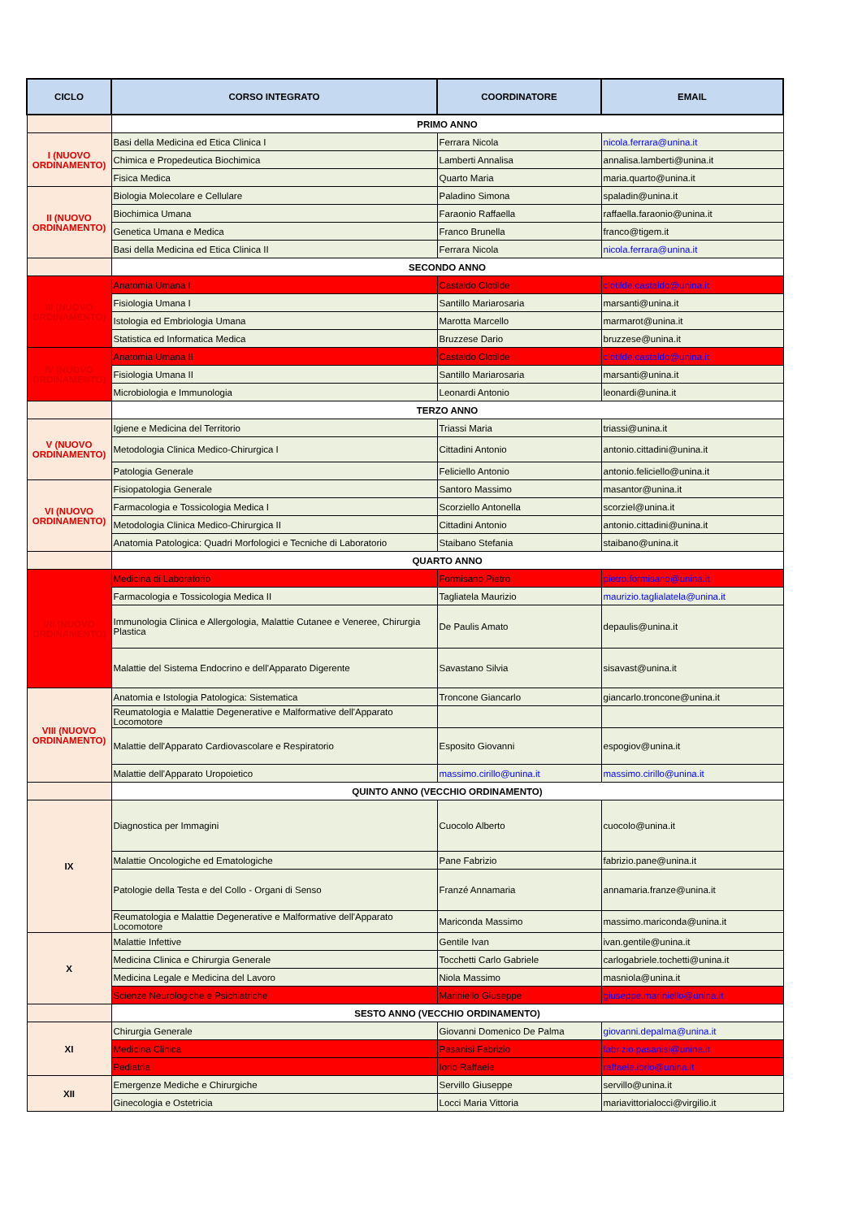| CICLO | CORSO INTEGRATO | COORDINATORE | EMAIL |
| --- | --- | --- | --- |
| | PRIMO ANNO | | |
| I (NUOVO ORDINAMENTO) | Basi della Medicina ed Etica Clinica I | Ferrara Nicola | nicola.ferrara@unina.it |
| | Chimica e Propedeutica Biochimica | Lamberti Annalisa | annalisa.lamberti@unina.it |
| | Fisica Medica | Quarto Maria | maria.quarto@unina.it |
| II (NUOVO ORDINAMENTO) | Biologia Molecolare e Cellulare | Paladino Simona | spaladin@unina.it |
| | Biochimica Umana | Faraonio Raffaella | raffaella.faraonio@unina.it |
| | Genetica Umana e Medica | Franco Brunella | franco@tigem.it |
| | Basi della Medicina ed Etica Clinica II | Ferrara Nicola | nicola.ferrara@unina.it |
| | SECONDO ANNO | | |
| III (NUOVO ORDINAMENTO) | Anatomia Umana I | Castaldo Clotilde | clotilde.castaldo@unina.it |
| | Fisiologia Umana I | Santillo Mariarosaria | marsanti@unina.it |
| | Istologia ed Embriologia Umana | Marotta Marcello | marmarot@unina.it |
| | Statistica ed Informatica Medica | Bruzzese Dario | bruzzese@unina.it |
| IV (NUOVO ORDINAMENTO) | Anatomia Umana II | Castaldo Clotilde | clotilde.castaldo@unina.it |
| | Fisiologia Umana II | Santillo Mariarosaria | marsanti@unina.it |
| | Microbiologia e Immunologia | Leonardi Antonio | leonardi@unina.it |
| | TERZO ANNO | | |
| V (NUOVO ORDINAMENTO) | Igiene e Medicina del Territorio | Triassi Maria | triassi@unina.it |
| | Metodologia Clinica Medico-Chirurgica I | Cittadini Antonio | antonio.cittadini@unina.it |
| | Patologia Generale | Feliciello Antonio | antonio.feliciello@unina.it |
| VI (NUOVO ORDINAMENTO) | Fisiopatologia Generale | Santoro Massimo | masantor@unina.it |
| | Farmacologia e Tossicologia Medica I | Scorziello Antonella | scorziel@unina.it |
| | Metodologia Clinica Medico-Chirurgica II | Cittadini Antonio | antonio.cittadini@unina.it |
| | Anatomia Patologica: Quadri Morfologici e Tecniche di Laboratorio | Staibano Stefania | staibano@unina.it |
| | QUARTO ANNO | | |
| VII (NUOVO ORDINAMENTO) | Medicina di Laboratorio | Formisano Pietro | pietro.formisano@unina.it |
| | Farmacologia e Tossicologia Medica II | Tagliatela Maurizio | maurizio.taglialatela@unina.it |
| | Immunologia Clinica e Allergologia, Malattie Cutanee e Veneree, Chirurgia Plastica | De Paulis Amato | depaulis@unina.it |
| | Malattie del Sistema Endocrino e dell'Apparato Digerente | Savastano Silvia | sisavast@unina.it |
| VIII (NUOVO ORDINAMENTO) | Anatomia e Istologia Patologica: Sistematica | Troncone Giancarlo | giancarlo.troncone@unina.it |
| | Reumatologia e Malattie Degenerative e Malformative dell'Apparato Locomotore | | |
| | Malattie dell'Apparato Cardiovascolare e Respiratorio | Esposito Giovanni | espogiov@unina.it |
| | Malattie dell'Apparato Uropoietico | massimo.cirillo@unina.it | massimo.cirillo@unina.it |
| | QUINTO ANNO (VECCHIO ORDINAMENTO) | | |
| IX | Diagnostica per Immagini | Cuocolo Alberto | cuocolo@unina.it |
| | Malattie Oncologiche ed Ematologiche | Pane Fabrizio | fabrizio.pane@unina.it |
| | Patologie della Testa e del Collo - Organi di Senso | Franzé Annamaria | annamaria.franze@unina.it |
| | Reumatologia e Malattie Degenerative e Malformative dell'Apparato Locomotore | Mariconda Massimo | massimo.mariconda@unina.it |
| X | Malattie Infettive | Gentile Ivan | ivan.gentile@unina.it |
| | Medicina Clinica e Chirurgia Generale | Tocchetti Carlo Gabriele | carlogabriele.tochetti@unina.it |
| | Medicina Legale e Medicina del Lavoro | Niola Massimo | masniola@unina.it |
| | Scienze Neurologiche e Psichiatriche | Mariniello Giuseppe | giuseppe.mariniello@unina.it |
| | SESTO ANNO (VECCHIO ORDINAMENTO) | | |
| XI | Chirurgia Generale | Giovanni Domenico De Palma | giovanni.depalma@unina.it |
| | Medicina Clinica | Pasanisi Fabrizio | fabrizio.pasanisi@unina.it |
| | Pediatria | Iorio Raffaele | raffaele.iorio@unina.it |
| XII | Emergenze Mediche e Chirurgiche | Servillo Giuseppe | servillo@unina.it |
| | Ginecologia e Ostetricia | Locci Maria Vittoria | mariavittorialocci@virgilio.it |